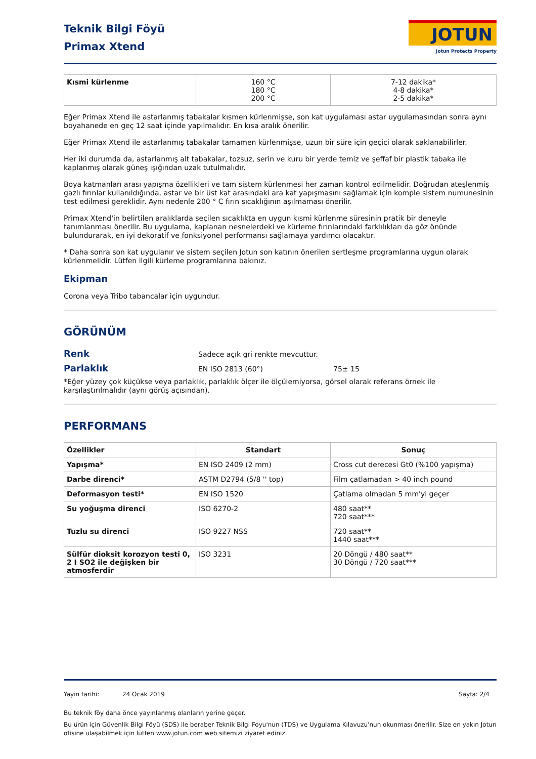Teknik Bilgi Föyü
Primax Xtend
JOTUN
Jotun Protects Property
| Kısmi kürlenme | 160 °C 180 °C 200 °C | 7-12 dakika* 4-8 dakika* 2-5 dakika* |
Eğer Primax Xtend ile astarlanmış tabakalar kısmen kürlenmişse, son kat uygulaması astar uygulamasından sonra aynı boyahanede en geç 12 saat içinde yapılmalıdır. En kısa aralık önerilir.
Eğer Primax Xtend ile astarlanmış tabakalar tamamen kürlenmişse, uzun bir süre için geçici olarak saklanabilirler.
Her iki durumda da, astarlanmış alt tabakalar, tozsuz, serin ve kuru bir yerde temiz ve şeffaf bir plastik tabaka ile kaplanmış olarak güneş ışığından uzak tutulmalıdır.
Boya katmanları arası yapışma özellikleri ve tam sistem kürlenmesi her zaman kontrol edilmelidir. Doğrudan ateşlenmiş gazlı fırınlar kullanıldığında, astar ve bir üst kat arasındaki ara kat yapışmasını sağlamak için komple sistem numunesinin test edilmesi gereklidir. Aynı nedenle 200 ° C fırın sıcaklığının aşılmaması önerilir.
Primax Xtend'in belirtilen aralıklarda seçilen sıcaklıkta en uygun kısmi kürlenme süresinin pratik bir deneyle tanımlanması önerilir. Bu uygulama, kaplanan nesnelerdeki ve kürleme fırınlarındaki farklılıkları da göz önünde bulundurarak, en iyi dekoratif ve fonksiyonel performansı sağlamaya yardımcı olacaktır.
* Daha sonra son kat uygulanır ve sistem seçilen Jotun son katının önerilen sertleşme programlarına uygun olarak kürlenmelidir. Lütfen ilgili kürleme programlarına bakınız.
Ekipman
Corona veya Tribo tabancalar için uygundur.
GÖRÜNÜM
Renk
Sadece açık gri renkte mevcuttur.
Parlaklık
EN ISO 2813 (60°) 75± 15
*Eğer yüzey çok küçükse veya parlaklık, parlaklık ölçer ile ölçülemiyorsa, görsel olarak referans örnek ile karşılaştırılmalıdır (aynı görüş açısından).
PERFORMANS
| Özellikler | Standart | Sonuç |
| --- | --- | --- |
| Yapışma* | EN ISO 2409 (2 mm) | Cross cut derecesi Gt0 (%100 yapışma) |
| Darbe direnci* | ASTM D2794 (5/8 '' top) | Film çatlamadan > 40 inch pound |
| Deformasyon testi* | EN ISO 1520 | Çatlama olmadan 5 mm'yi geçer |
| Su yoğuşma direnci | ISO 6270-2 | 480 saat** 720 saat*** |
| Tuzlu su direnci | ISO 9227 NSS | 720 saat** 1440 saat*** |
| Sülfür dioksit korozyon testi 0, 2 I SO2 ile değişken bir atmosferdir | ISO 3231 | 20 Döngü / 480 saat** 30 Döngü / 720 saat*** |
Yayın tarihi: 24 Ocak 2019 Sayfa: 2/4
Bu teknik föy daha önce yayınlanmış olanların yerine geçer.
Bu ürün için Güvenlik Bilgi Föyü (SDS) ile beraber Teknik Bilgi Foyu'nun (TDS) ve Uygulama Kılavuzu'nun okunması önerilir. Size en yakın Jotun ofisine ulaşabilmek için lütfen www.jotun.com web sitemizi ziyaret ediniz.